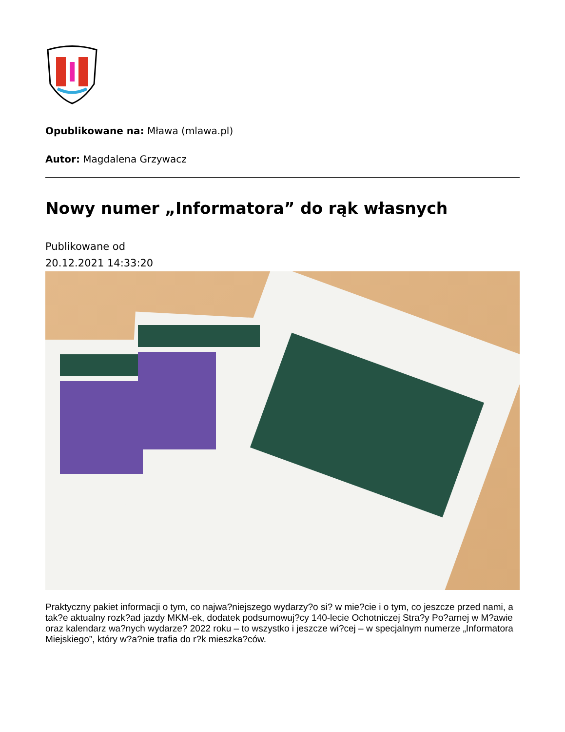Opublikowane na: Mława (mlawa.pl)
Autor: Magdalena Grzywacz
Nowy numer „Informatora” do rąk własnych
Publikowane od
20.12.2021 14:33:20
Praktyczny pakiet informacji o tym, co najwa?niejszego wydarzy?o si? w mie?cie i o tym, co jeszcze przed nami, a tak?e aktualny rozk?ad jazdy MKM-ek, dodatek podsumowuj?cy 140-lecie Ochotniczej Stra?y Po?arnej w M?awie oraz kalendarz wa?nych wydarze? 2022 roku – to wszystko i jeszcze wi?cej – w specjalnym numerze „Informatora Miejskiego”, który w?a?nie trafia do r?k mieszka?ców.